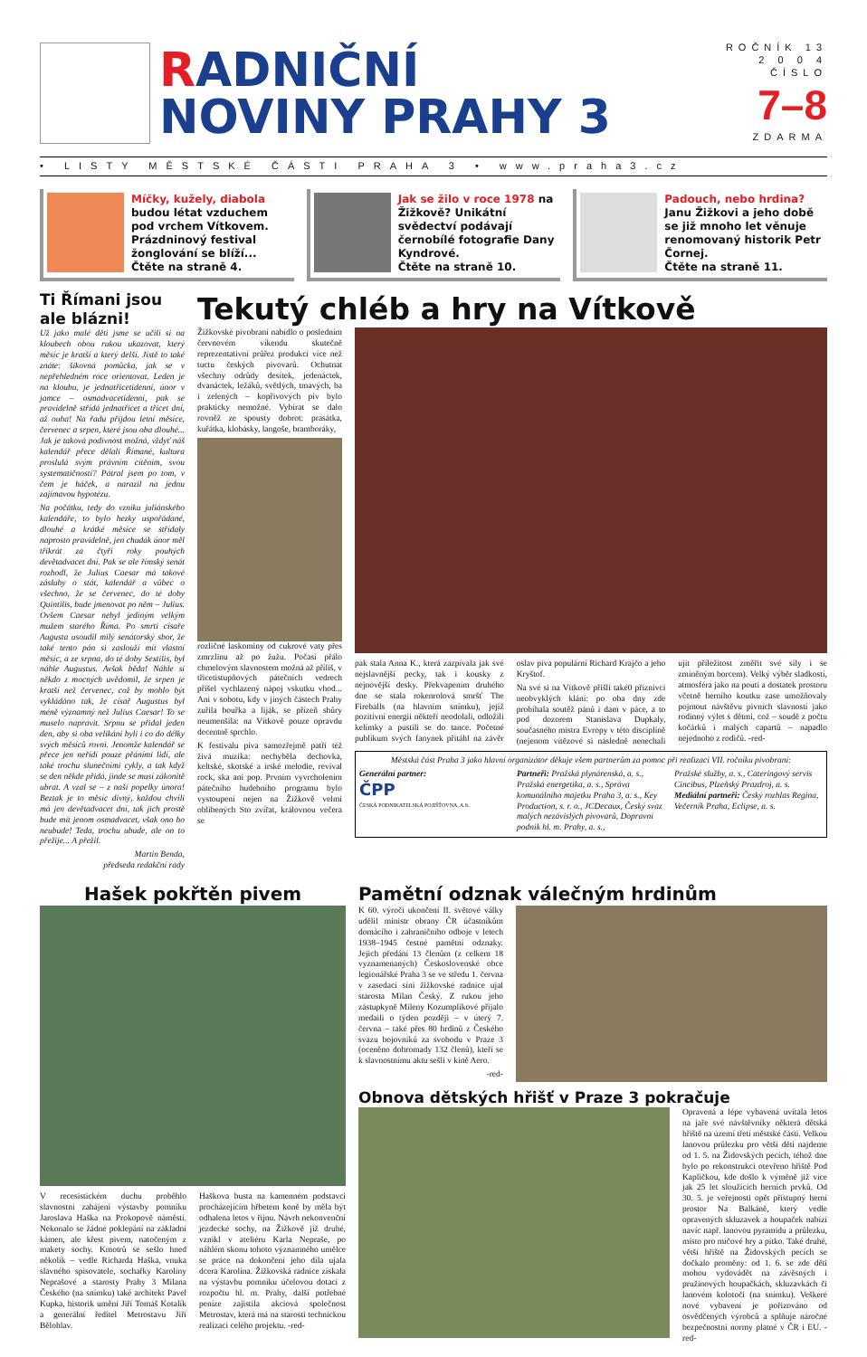RADNIČNÍ
NOVINY PRAHY 3
ROČNÍK 13
2 0 0 4
ČÍSLO
7–8
ZDARMA
• LISTY MĚSTSKÉ ČÁSTI PRAHA 3 • www.praha3.cz
Míčky, kužely, diabola budou létat vzduchem pod vrchem Vítkovem. Prázdninový festival žonglování se blíží...
Čtěte na straně 4.
Jak se žilo v roce 1978 na Žižkově? Unikátní svědectví podávají černobílé fotografie Dany Kyndrové.
Čtěte na straně 10.
Padouch, nebo hrdina? Janu Žižkovi a jeho době se již mnoho let věnuje renomovaný historik Petr Čornej.
Čtěte na straně 11.
Ti Římani jsou ale blázni!
Už jako malé děti jsme se učili si na kloubech obou rukou ukazovat, který měsíc je kratší a který delší. Jistě to také znáte: šikovná pomůcka, jak se v nepřehledném roce orientovat. Leden je na kloubu, je jednatřicetidenní, únor v jamce – osmadvacetidenní, pak se pravidelně střídá jednatřicet a třicet dní, až ouha! Na řadu přijdou letní měsíce, červenec a srpen, které jsou oba dlouhé... Jak je taková podivnost možná, vždyť náš kalendář přece dělali Římané, kultura proslulá svým právním cítěním, svou systematičností? Pátral jsem po tom, v čem je háček, a narazil na jednu zajímavou hypotézu.
Na počátku, tedy do vzniku juliánského kalendáře, to bylo hezky uspořádané, dlouhé a krátké měsíce se střídaly naprosto pravidelně, jen chudák únor měl třikrát za čtyři roky pouhých devětadvacet dní. Pak se ale římský senát rozhodl, že Julius Caesar má takové zásluhy o stát, kalendář a vůbec o všechno, že se červenec, do té doby Quintilis, bude jmenovat po něm – Julius. Ovšem Caesar nebyl jediným velkým mužem starého Říma. Po smrti císaře Augusta usoudil milý senátorský sbor, že také tento pán si zaslouží mít vlastní měsíc, a ze srpna, do té doby Sextilis, byl náhle Augustus. Avšak běda! Náhle si někdo z mocných uvědomil, že srpen je kratší než červenec, což by mohlo být vykládáno tak, že císař Augustus byl méně významný než Julius Caesar! To se muselo napravit. Srpnu se přidal jeden den, aby si oba velikáni byli i co do délky svých měsíců rovni. Jenomže kalendář se přece jen neřídí pouze přáními lidí, ale také trochu slunečními cykly, a tak když se den někde přidá, jinde se musí zákonitě ubrat. A vzal se – z naší popelky února! Beztak je to měsíc divný, každou chvíli má jen devětadvacet dní, tak jich prostě bude mít jenom osmadvacet, však ono ho neubude! Teda, trochu ubude, ale on to přežije... A přežil.
Martin Benda,
předseda redakční rady
Tekutý chléb a hry na Vítkově
Žižkovské pivobraní nabídlo o posledním červnovém víkendu skutečně reprezentativní průřez produkcí více než tuctu českých pivovarů. Ochutnat všechny odrůdy desítek, jedenáctek, dvanáctek, ležáků, světlých, tmavých, ba i zelených – kopřivových piv bylo prakticky nemožné. Vybírat se dalo rovněž ze spousty dobrot: prasátka, kuřátka, klobásky, langoše, bramboráky,
rozličné laskominy od cukrové vaty přes zmrzlinu až po žužu. Počasí přálo chmelovým slavnostem možná až příliš, v třicetistupňových pátečních vedrech přišel vychlazený nápoj vskutku vhod... Ani v sobotu, kdy v jiných částech Prahy zuřila bouřka a liják, se přízeň shůry neumenšila: na Vítkově pouze opravdu decentně sprchlo.
K festivalu piva samozřejmě patří též živá muzika: nechyběla dechovka, keltské, skotské a irské melodie, revival rock, ska ani pop. Prvním vyvrcholením pátečního hudebního programu bylo vystoupení nejen na Žižkově velmi oblíbených Sto zvířat, královnou večera se
pak stala Anna K., která zazpívala jak své nejslavnější pecky, tak i kousky z nejnovější desky. Překvapením druhého dne se stala rokenrolová smršť The Fireballs (na hlavním snímku), jejíž pozitivní energii někteří neodolali, odložili kelímky a pustili se do tance. Početné publikum svých fanynek přitáhl na závěr oslav piva populární Richard Krajčo a jeho Kryštof.
Na své si na Vítkově přišli také0 příznivci neobvyklých klání: po oba dny zde probíhala soutěž pánů i dam v páce, a to pod dozorem Stanislava Dupkaly, současného mistra Evropy v této disciplíně (nejenom vítězové si následně nenechali ujít příležitost změřit své síly i se zmíněným borcem). Velký výběr sladkostí, atmosféra jako na pouti a dostatek prostoru včetně herního koutku zase umožňovaly pojmout návštěvu pivních slavností jako rodinný výlet s dětmi, což – soudě z počtu kočárků i malých capartů – napadlo nejednoho z rodičů. -red-
Městská část Praha 3 jako hlavní organizátor děkuje všem partnerům za pomoc při realizaci VII. ročníku pivobraní:
Generální partner:
ČPP
ČESKÁ PODNIKATELSKÁ POJIŠŤOVNA, A.S.
Partneři: Pražská plynárenská, a. s., Pražská energetika, a. s., Správa komunálního majetku Praha 3, a. s., Key Production, s. r. o., JCDecaux, Český svaz malých nezávislých pivovarů, Dopravní podnik hl. m. Prahy, a. s.,
Pražské služby, a. s., Cateringový servis Cincibus, Plzeňský Prazdroj, a. s.
Mediální partneři: Český rozhlas Regina, Večerník Praha, Eclipse, a. s.
Hašek pokřtěn pivem
V recesistickém duchu proběhlo slavnostní zahájení výstavby pomníku Jaroslava Haška na Prokopově náměstí. Nekonalo se žádné poklepání na základní kámen, ale křest pivem, natočeným z makety sochy. Kmotrů se sešlo hned několik – vedle Richarda Haška, vnuka slavného spisovatele, sochařky Karolíny Neprašové a starosty Prahy 3 Milana Českého (na snímku) také architekt Pavel Kupka, historik umění Jiří Tomáš Kotalík a generální ředitel Metrostavu Jiří Bělohlav.
Haškova busta na kamenném podstavci procházejícím hřbetem koně by měla být odhalena letos v říjnu. Návrh nekonvenční jezdecké sochy, na Žižkově již druhé, vznikl v ateliéru Karla Nepraše, po náhlém skonu tohoto významného umělce se práce na dokončení jeho díla ujala dcera Karolína. Žižkovská radnice získala na výstavbu pomníku účelovou dotaci z rozpočtu hl. m. Prahy, další potřebné peníze zajistila akciová společnost Metrostav, která má na starosti technickou realizaci celého projektu. -red-
Pamětní odznak válečným hrdinům
K 60. výročí ukončení II. světové války udělil ministr obrany ČR účastníkům domácího i zahraničního odboje v letech 1938–1945 čestné pamětní odznaky. Jejich předání 13 členům (z celkem 18 vyznamenaných) Československé obce legionářské Praha 3 se ve středu 1. června v zasedací síni žižkovské radnice ujal starosta Milan Český. Z rukou jeho zástupkyně Mileny Kozumplíkové přijalo medaili o týden později – v úterý 7. června – také přes 80 hrdinů z Českého svazu bojovníků za svobodu v Praze 3 (oceněno dohromady 132 členů), kteří se k slavnostnímu aktu sešli v kině Aero.
-red-
Obnova dětských hřišť v Praze 3 pokračuje
Opravená a lépe vybavená uvítala letos na jaře své návštěvníky některá dětská hřiště na území třetí městské části. Velkou lanovou průlezku pro větší děti najdeme od 1. 5. na Židovských pecích, téhož dne bylo po rekonstrukci otevřeno hřiště Pod Kapličkou, kde došlo k výměně již více jak 25 let sloužících herních prvků. Od 30. 5. je veřejnosti opět přístupný herní prostor Na Balkáně, který vedle opravených skluzavek a houpaček nabízí navíc např. lanovou pyramidu a průlezku, místo pro míčové hry a pítko. Také druhé, větší hřiště na Židovských pecích se dočkalo proměny: od 1. 6. se zde děti mohou vydovádět na závěsných i pružinových houpačkách, skluzavkách či lanovém kolotoči (na snímku). Veškeré nové vybavení je pořizováno od osvědčených výrobců a splňuje náročné bezpečnostní normy platné v ČR i EU. -red-